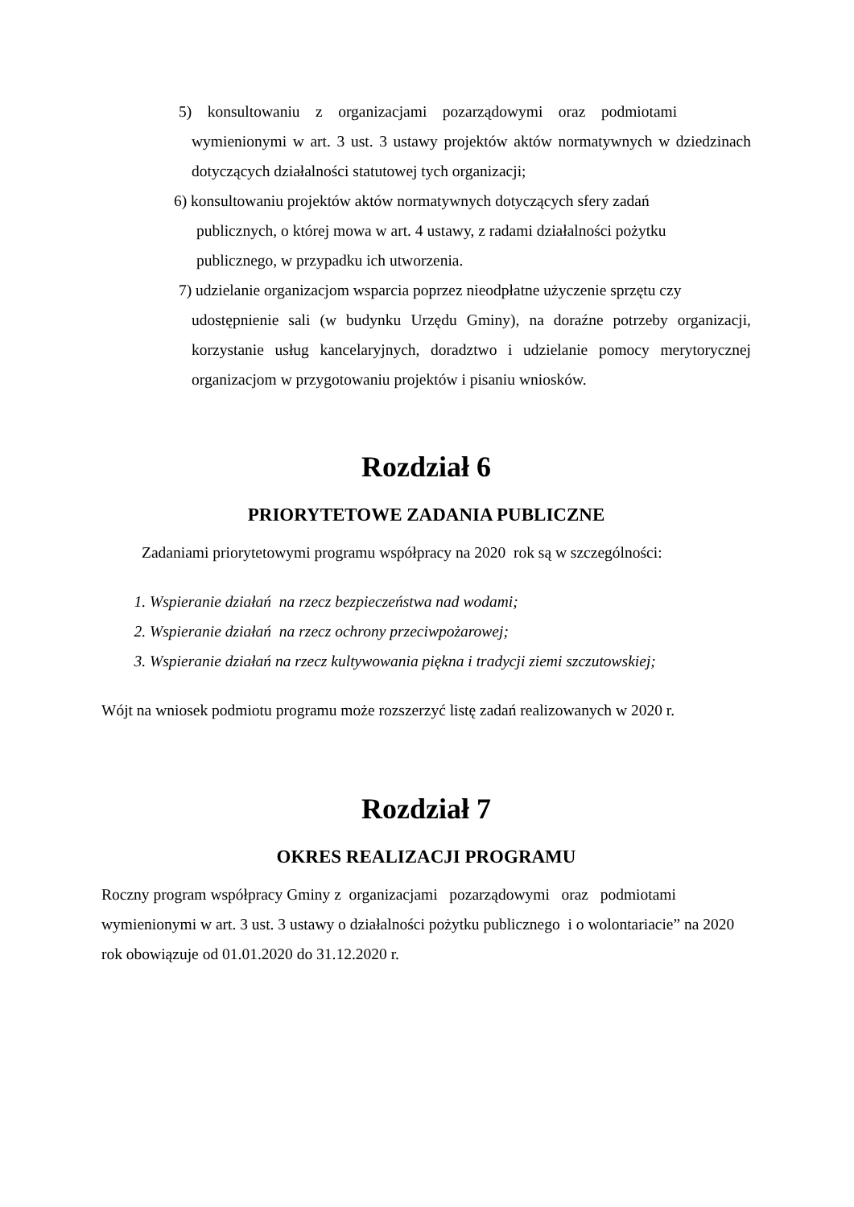5) konsultowaniu z organizacjami pozarządowymi oraz podmiotami
wymienionymi w art. 3 ust. 3 ustawy projektów aktów normatywnych w dziedzinach dotyczących działalności statutowej tych organizacji;
6) konsultowaniu projektów aktów normatywnych dotyczących sfery zadań
publicznych, o której mowa w art. 4 ustawy, z radami działalności pożytku publicznego, w przypadku ich utworzenia.
7) udzielanie organizacjom wsparcia poprzez nieodpłatne użyczenie sprzętu czy
udostępnienie sali (w budynku Urzędu Gminy), na doraźne potrzeby organizacji, korzystanie usług kancelaryjnych, doradztwo i udzielanie pomocy merytorycznej organizacjom w przygotowaniu projektów i pisaniu wniosków.
Rozdział 6
PRIORYTETOWE ZADANIA PUBLICZNE
Zadaniami priorytetowymi programu współpracy na 2020 rok są w szczególności:
1. Wspieranie działań na rzecz bezpieczeństwa nad wodami;
2. Wspieranie działań na rzecz ochrony przeciwpożarowej;
3. Wspieranie działań na rzecz kultywowania piękna i tradycji ziemi szczutowskiej;
Wójt na wniosek podmiotu programu może rozszerzyć listę zadań realizowanych w 2020 r.
Rozdział 7
OKRES REALIZACJI PROGRAMU
Roczny program współpracy Gminy z organizacjami pozarządowymi oraz podmiotami wymienionymi w art. 3 ust. 3 ustawy o działalności pożytku publicznego i o wolontariacie” na 2020 rok obowiązuje od 01.01.2020 do 31.12.2020 r.